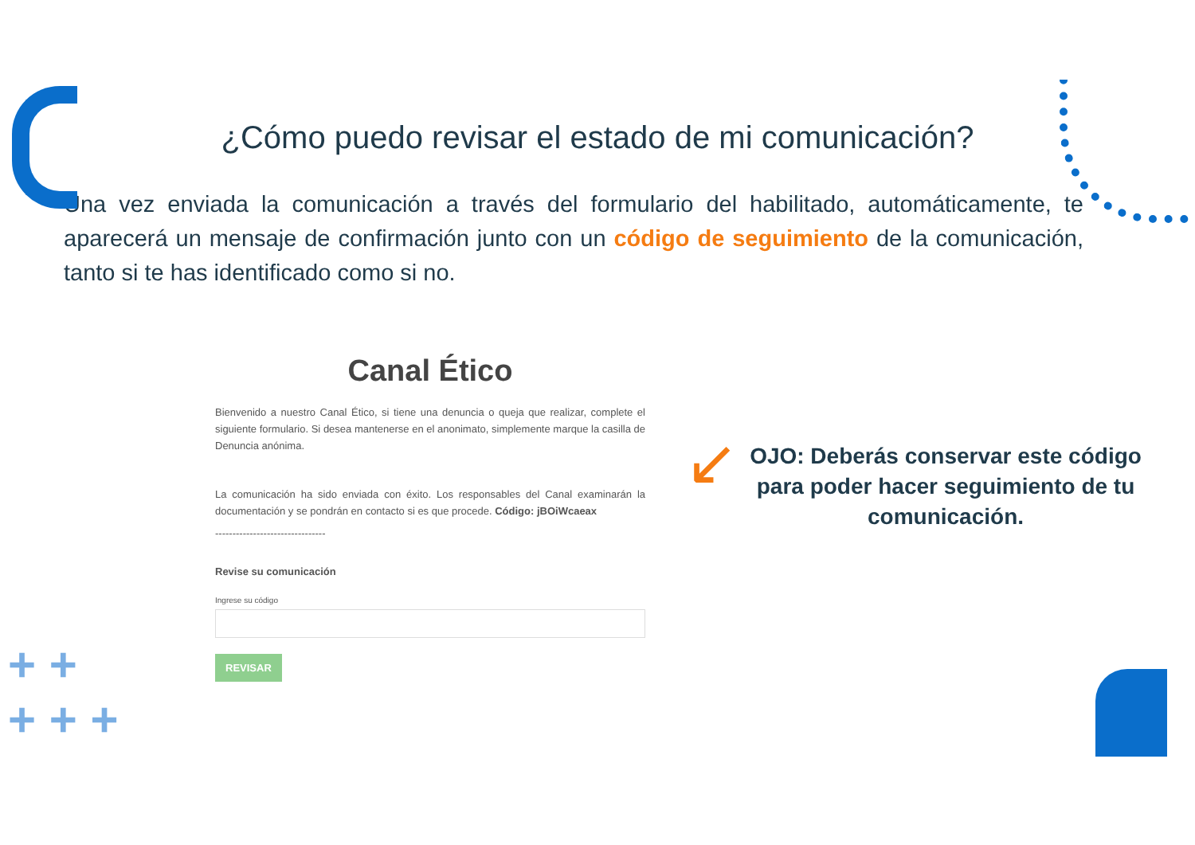+ +
+ + +
¿Cómo puedo revisar el estado de mi comunicación?
Una vez enviada la comunicación a través del formulario del habilitado, automáticamente, te aparecerá un mensaje de confirmación junto con un código de seguimiento de la comunicación, tanto si te has identificado como si no.
Canal Ético
Bienvenido a nuestro Canal Ético, si tiene una denuncia o queja que realizar, complete el siguiente formulario. Si desea mantenerse en el anonimato, simplemente marque la casilla de Denuncia anónima.
La comunicación ha sido enviada con éxito. Los responsables del Canal examinarán la documentación y se pondrán en contacto si es que procede. Código: jBOiWcaeax
--------------------------------
Revise su comunicación
Ingrese su código
REVISAR
↙
OJO: Deberás conservar este código para poder hacer seguimiento de tu comunicación.